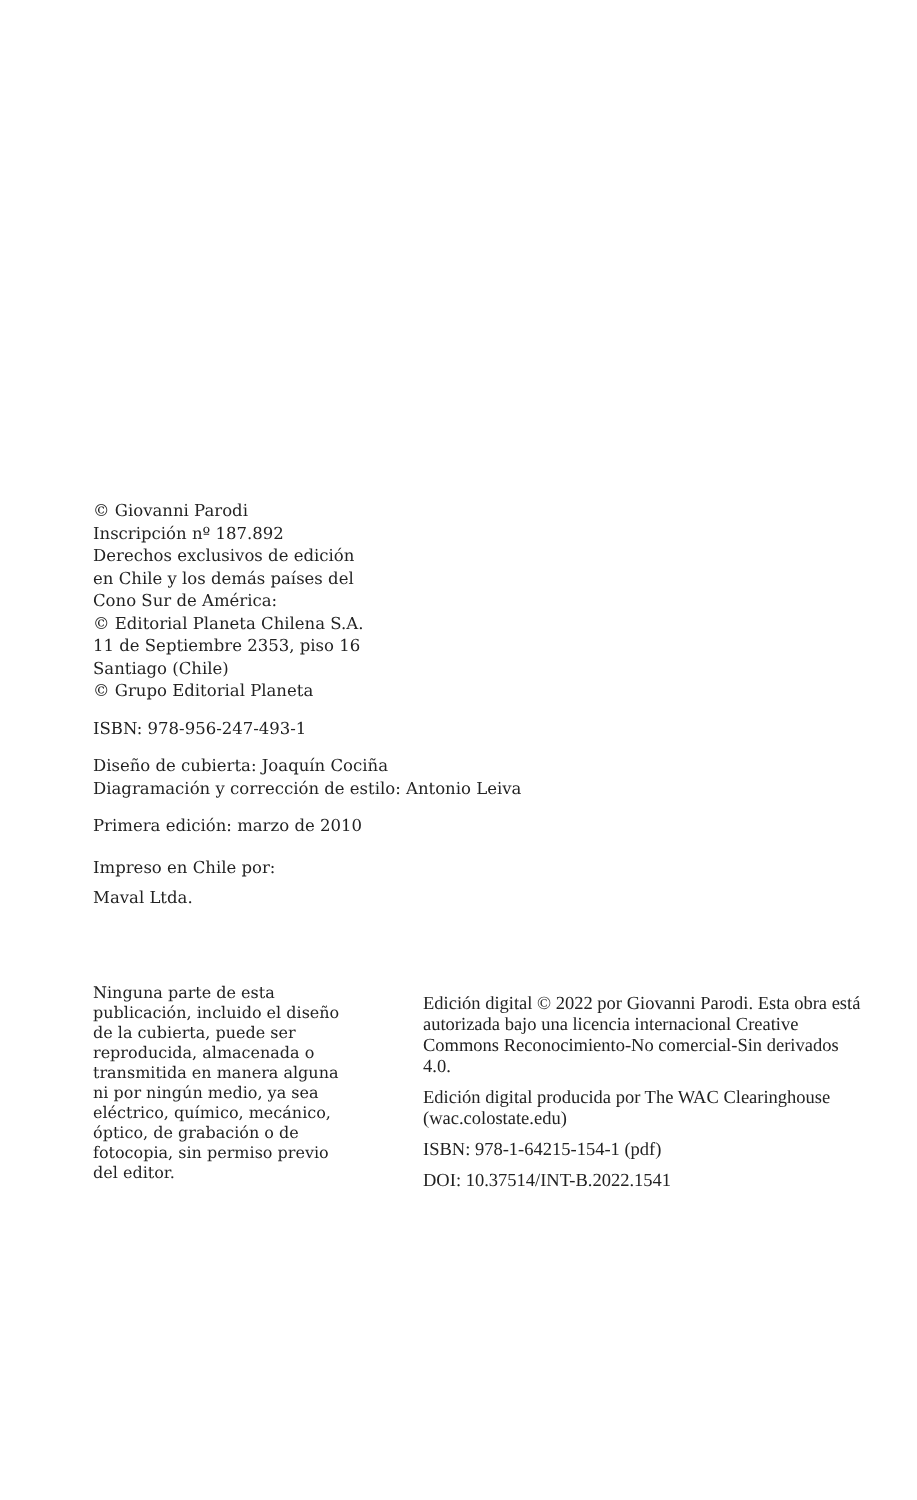© Giovanni Parodi
Inscripción nº 187.892
Derechos exclusivos de edición
en Chile y los demás países del
Cono Sur de América:
© Editorial Planeta Chilena S.A.
11 de Septiembre 2353, piso 16
Santiago (Chile)
© Grupo Editorial Planeta
ISBN: 978-956-247-493-1
Diseño de cubierta: Joaquín Cociña
Diagramación y corrección de estilo: Antonio Leiva
Primera edición: marzo de 2010
Impreso en Chile por:
Maval Ltda.
Ninguna parte de esta
publicación, incluido el diseño
de la cubierta, puede ser
reproducida, almacenada o
transmitida en manera alguna
ni por ningún medio, ya sea
eléctrico, químico, mecánico,
óptico, de grabación o de
fotocopia, sin permiso previo
del editor.
Edición digital © 2022 por Giovanni Parodi. Esta obra está autorizada bajo una licencia internacional Creative Commons Reconocimiento-No comercial-Sin derivados 4.0.
Edición digital producida por The WAC Clearinghouse (wac.colostate.edu)
ISBN: 978-1-64215-154-1 (pdf)
DOI: 10.37514/INT-B.2022.1541